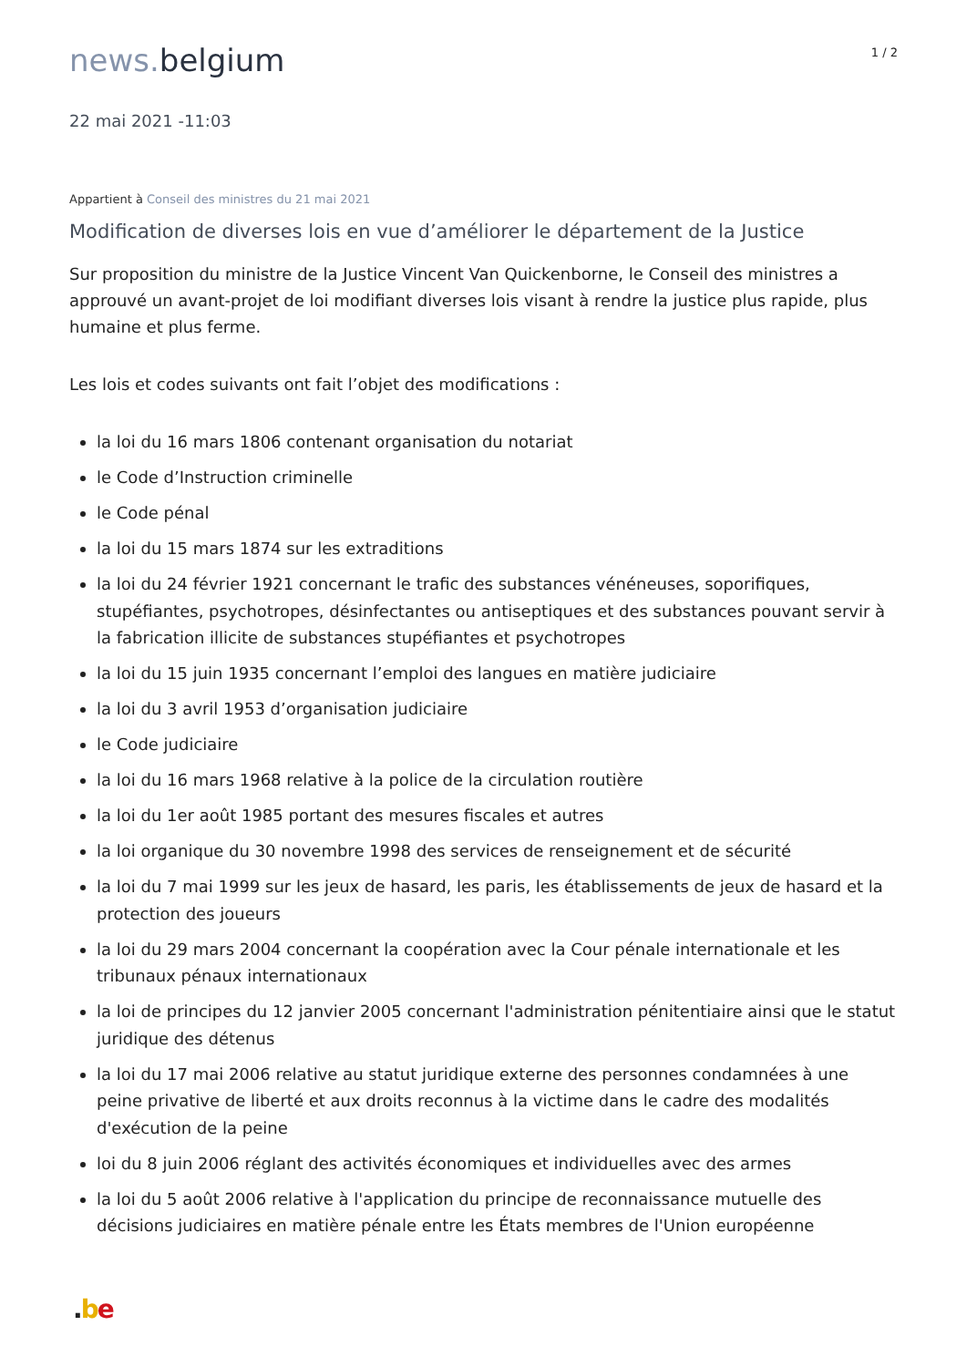news. belgium
1 / 2
22 mai 2021 -11:03
Appartient à Conseil des ministres du 21 mai 2021
Modification de diverses lois en vue d’améliorer le département de la Justice
Sur proposition du ministre de la Justice Vincent Van Quickenborne, le Conseil des ministres a approuvé un avant-projet de loi modifiant diverses lois visant à rendre la justice plus rapide, plus humaine et plus ferme.
Les lois et codes suivants ont fait l’objet des modifications :
la loi du 16 mars 1806 contenant organisation du notariat
le Code d’Instruction criminelle
le Code pénal
la loi du 15 mars 1874 sur les extraditions
la loi du 24 février 1921 concernant le trafic des substances vénéneuses, soporifiques, stupéfiantes, psychotropes, désinfectantes ou antiseptiques et des substances pouvant servir à la fabrication illicite de substances stupéfiantes et psychotropes
la loi du 15 juin 1935 concernant l’emploi des langues en matière judiciaire
la loi du 3 avril 1953 d’organisation judiciaire
le Code judiciaire
la loi du 16 mars 1968 relative à la police de la circulation routière
la loi du 1er août 1985 portant des mesures fiscales et autres
la loi organique du 30 novembre 1998 des services de renseignement et de sécurité
la loi du 7 mai 1999 sur les jeux de hasard, les paris, les établissements de jeux de hasard et la protection des joueurs
la loi du 29 mars 2004 concernant la coopération avec la Cour pénale internationale et les tribunaux pénaux internationaux
la loi de principes du 12 janvier 2005 concernant l'administration pénitentiaire ainsi que le statut juridique des détenus
la loi du 17 mai 2006 relative au statut juridique externe des personnes condamnées à une peine privative de liberté et aux droits reconnus à la victime dans le cadre des modalités d'exécution de la peine
loi du 8 juin 2006 réglant des activités économiques et individuelles avec des armes
la loi du 5 août 2006 relative à l'application du principe de reconnaissance mutuelle des décisions judiciaires en matière pénale entre les États membres de l'Union européenne
.be